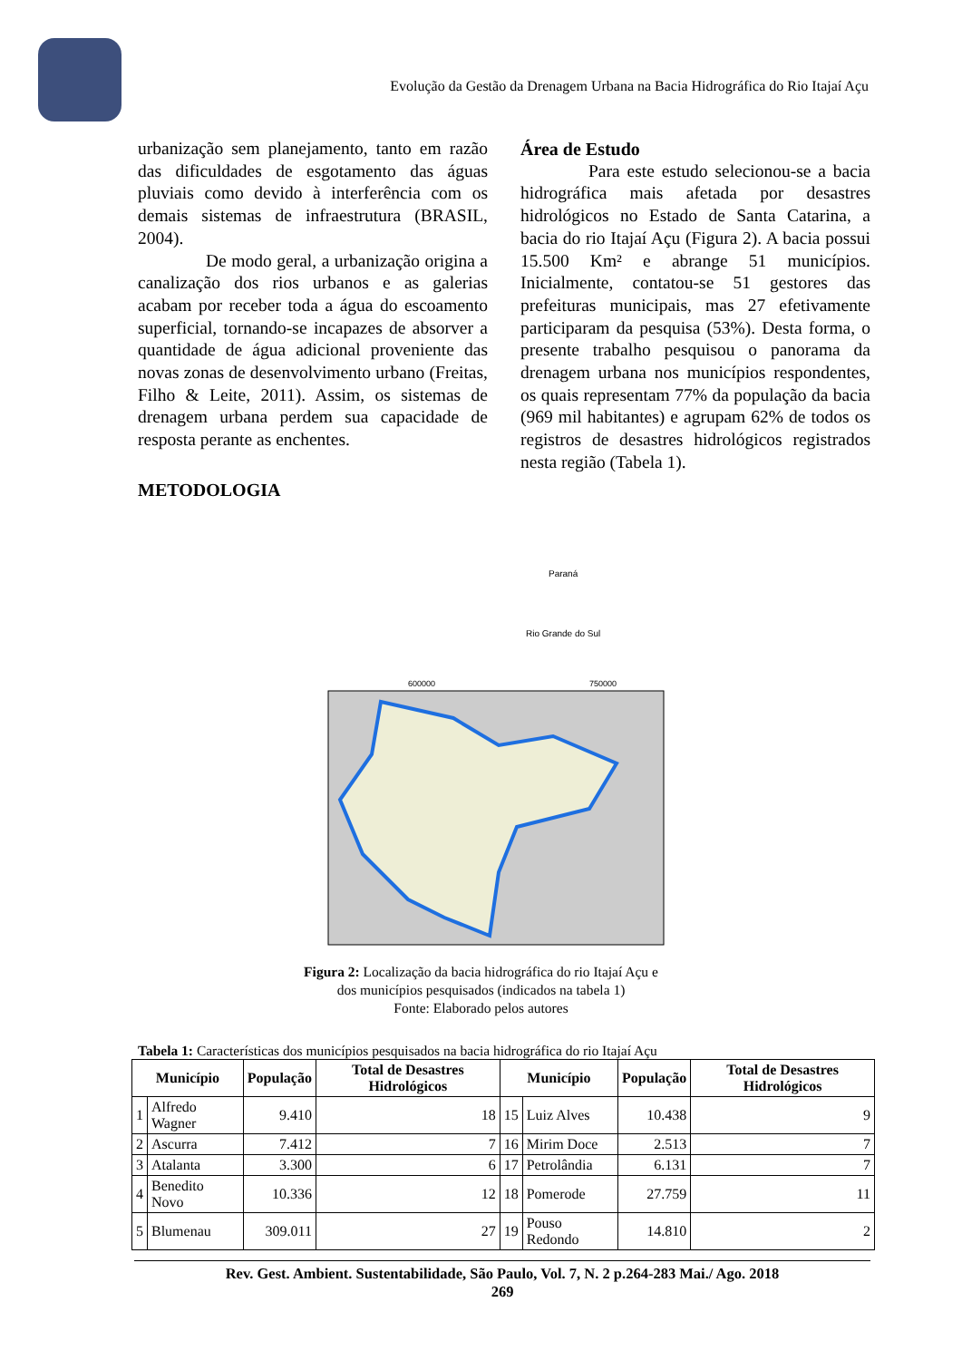Evolução da Gestão da Drenagem Urbana na Bacia Hidrográfica do Rio Itajaí Açu
urbanização sem planejamento, tanto em razão das dificuldades de esgotamento das águas pluviais como devido à interferência com os demais sistemas de infraestrutura (BRASIL, 2004).
De modo geral, a urbanização origina a canalização dos rios urbanos e as galerias acabam por receber toda a água do escoamento superficial, tornando-se incapazes de absorver a quantidade de água adicional proveniente das novas zonas de desenvolvimento urbano (Freitas, Filho & Leite, 2011). Assim, os sistemas de drenagem urbana perdem sua capacidade de resposta perante as enchentes.
METODOLOGIA
Área de Estudo
Para este estudo selecionou-se a bacia hidrográfica mais afetada por desastres hidrológicos no Estado de Santa Catarina, a bacia do rio Itajaí Açu (Figura 2). A bacia possui 15.500 Km² e abrange 51 municípios. Inicialmente, contatou-se 51 gestores das prefeituras municipais, mas 27 efetivamente participaram da pesquisa (53%). Desta forma, o presente trabalho pesquisou o panorama da drenagem urbana nos municípios respondentes, os quais representam 77% da população da bacia (969 mil habitantes) e agrupam 62% de todos os registros de desastres hidrológicos registrados nesta região (Tabela 1).
Paraná
Rio Grande do Sul
600000
750000
Figura 2: Localização da bacia hidrográfica do rio Itajaí Açu e
dos municípios pesquisados (indicados na tabela 1)
Fonte: Elaborado pelos autores
Tabela 1: Características dos municípios pesquisados na bacia hidrográfica do rio Itajaí Açu
| Município | | População | Total de Desastres Hidrológicos | Município | | População | Total de Desastres Hidrológicos |
| --- | --- | --- | --- | --- | --- | --- | --- |
| 1 | Alfredo Wagner | 9.410 | 18 | 15 | Luiz Alves | 10.438 | 9 |
| 2 | Ascurra | 7.412 | 7 | 16 | Mirim Doce | 2.513 | 7 |
| 3 | Atalanta | 3.300 | 6 | 17 | Petrolândia | 6.131 | 7 |
| 4 | Benedito Novo | 10.336 | 12 | 18 | Pomerode | 27.759 | 11 |
| 5 | Blumenau | 309.011 | 27 | 19 | Pouso Redondo | 14.810 | 2 |
Rev. Gest. Ambient. Sustentabilidade, São Paulo, Vol. 7, N. 2 p.264-283 Mai./ Ago. 2018
269